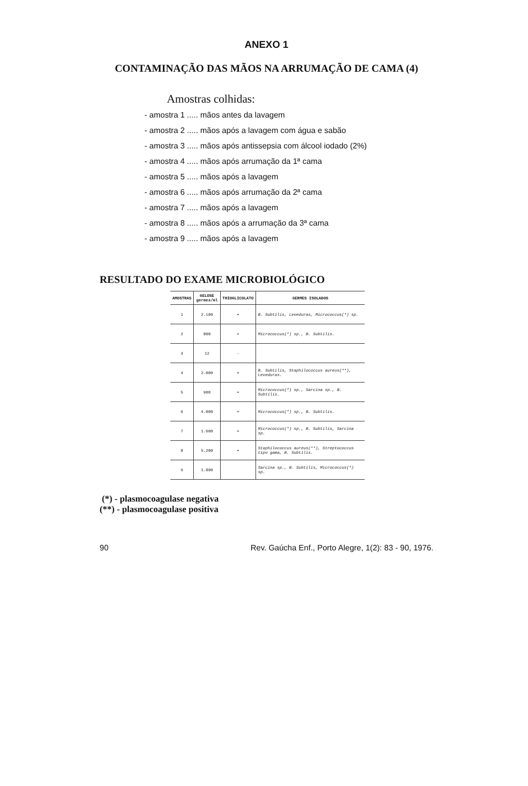ANEXO 1
CONTAMINAÇÃO DAS MÃOS NA ARRUMAÇÃO DE CAMA (4)
Amostras colhidas:
- amostra 1 ..... mãos antes da lavagem
- amostra 2 ..... mãos após a lavagem com água e sabão
- amostra 3 ..... mãos após antissepsia com álcool iodado (2%)
- amostra 4 ..... mãos após arrumação da 1ª cama
- amostra 5 ..... mãos após a lavagem
- amostra 6 ..... mãos após arrumação da 2ª cama
- amostra 7 ..... mãos após a lavagem
- amostra 8 ..... mãos após a arrumação da 3ª cama
- amostra 9 ..... mãos após a lavagem
RESULTADO DO EXAME MICROBIOLÓGICO
| AMOSTRAS | GELOSE germes/ml | THIOGLICOLATO | GERMES ISOLADOS |
| --- | --- | --- | --- |
| 1 | 2.100 | + | B. Subtilis, Leveduras, Micrococcus(*) sp. |
| 2 | 800 | + | Micrococcus(*) sp., B. Subtilis. |
| 3 | 12 | - | |
| 4 | 2.000 | + | B. Subtilis, Staphilococcus aureus(**), Leveduras. |
| 5 | 900 | + | Micrococcus(*) sp., Sarcina sp., B. Subtilis. |
| 6 | 4.000 | + | Micrococcus(*) sp., B. Subtilis. |
| 7 | 1.600 | + | Micrococcus(*) sp., B. Subtilis, Sarcina sp. |
| 8 | 5.200 | + | Staphilococcus aureus(**), Streptococcus tipo gama, B. Subtilis. |
| 9 | 1.800 | | Sarcina sp., B. Subtilis, Micrococcus(*) sp. |
(*) - plasmocoagulase negativa
(**) - plasmocoagulase positiva
90 Rev. Gaúcha Enf., Porto Alegre, 1(2): 83 - 90, 1976.